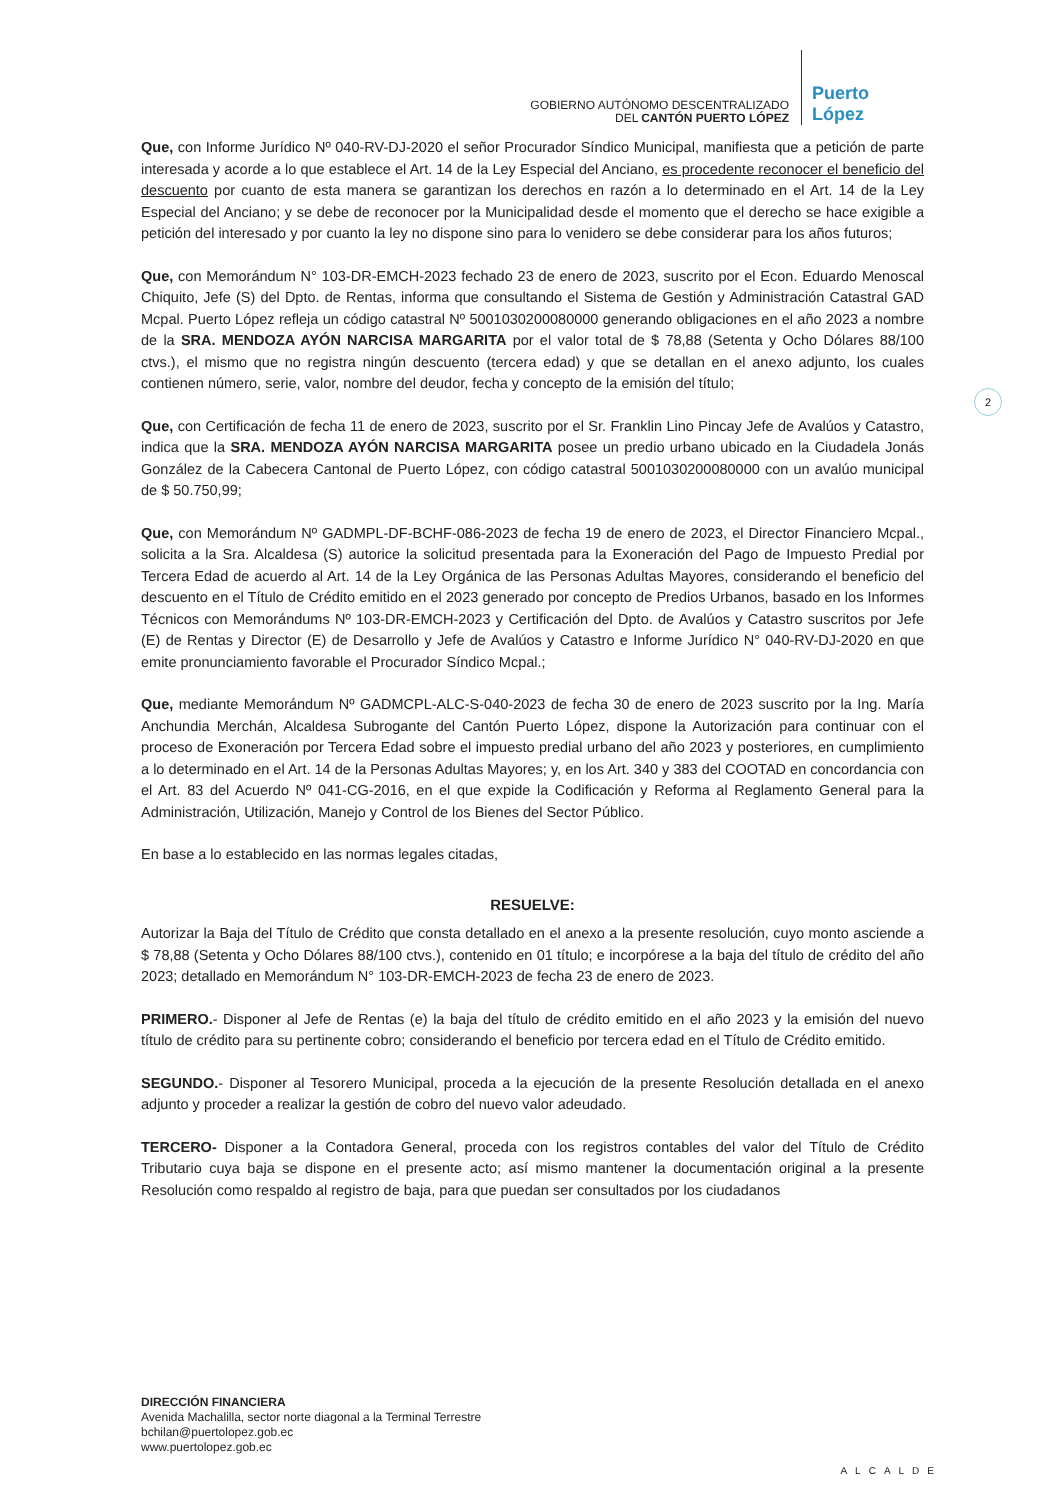GOBIERNO AUTÓNOMO DESCENTRALIZADO
DEL CANTÓN PUERTO LÓPEZ
Puerto López
2
Que, con Informe Jurídico Nº 040-RV-DJ-2020 el señor Procurador Síndico Municipal, manifiesta que a petición de parte interesada y acorde a lo que establece el Art. 14 de la Ley Especial del Anciano, es procedente reconocer el beneficio del descuento por cuanto de esta manera se garantizan los derechos en razón a lo determinado en el Art. 14 de la Ley Especial del Anciano; y se debe de reconocer por la Municipalidad desde el momento que el derecho se hace exigible a petición del interesado y por cuanto la ley no dispone sino para lo venidero se debe considerar para los años futuros;
Que, con Memorándum N° 103-DR-EMCH-2023 fechado 23 de enero de 2023, suscrito por el Econ. Eduardo Menoscal Chiquito, Jefe (S) del Dpto. de Rentas, informa que consultando el Sistema de Gestión y Administración Catastral GAD Mcpal. Puerto López refleja un código catastral Nº 5001030200080000 generando obligaciones en el año 2023 a nombre de la SRA. MENDOZA AYÓN NARCISA MARGARITA por el valor total de $ 78,88 (Setenta y Ocho Dólares 88/100 ctvs.), el mismo que no registra ningún descuento (tercera edad) y que se detallan en el anexo adjunto, los cuales contienen número, serie, valor, nombre del deudor, fecha y concepto de la emisión del título;
Que, con Certificación de fecha 11 de enero de 2023, suscrito por el Sr. Franklin Lino Pincay Jefe de Avalúos y Catastro, indica que la SRA. MENDOZA AYÓN NARCISA MARGARITA posee un predio urbano ubicado en la Ciudadela Jonás González de la Cabecera Cantonal de Puerto López, con código catastral 5001030200080000 con un avalúo municipal de $ 50.750,99;
Que, con Memorándum Nº GADMPL-DF-BCHF-086-2023 de fecha 19 de enero de 2023, el Director Financiero Mcpal., solicita a la Sra. Alcaldesa (S) autorice la solicitud presentada para la Exoneración del Pago de Impuesto Predial por Tercera Edad de acuerdo al Art. 14 de la Ley Orgánica de las Personas Adultas Mayores, considerando el beneficio del descuento en el Título de Crédito emitido en el 2023 generado por concepto de Predios Urbanos, basado en los Informes Técnicos con Memorándums Nº 103-DR-EMCH-2023 y Certificación del Dpto. de Avalúos y Catastro suscritos por Jefe (E) de Rentas y Director (E) de Desarrollo y Jefe de Avalúos y Catastro e Informe Jurídico N° 040-RV-DJ-2020 en que emite pronunciamiento favorable el Procurador Síndico Mcpal.;
Que, mediante Memorándum Nº GADMCPL-ALC-S-040-2023 de fecha 30 de enero de 2023 suscrito por la Ing. María Anchundia Merchán, Alcaldesa Subrogante del Cantón Puerto López, dispone la Autorización para continuar con el proceso de Exoneración por Tercera Edad sobre el impuesto predial urbano del año 2023 y posteriores, en cumplimiento a lo determinado en el Art. 14 de la Personas Adultas Mayores; y, en los Art. 340 y 383 del COOTAD en concordancia con el Art. 83 del Acuerdo Nº 041-CG-2016, en el que expide la Codificación y Reforma al Reglamento General para la Administración, Utilización, Manejo y Control de los Bienes del Sector Público.
En base a lo establecido en las normas legales citadas,
RESUELVE:
Autorizar la Baja del Título de Crédito que consta detallado en el anexo a la presente resolución, cuyo monto asciende a $ 78,88 (Setenta y Ocho Dólares 88/100 ctvs.), contenido en 01 título; e incorpórese a la baja del título de crédito del año 2023; detallado en Memorándum N° 103-DR-EMCH-2023 de fecha 23 de enero de 2023.
PRIMERO.- Disponer al Jefe de Rentas (e) la baja del título de crédito emitido en el año 2023 y la emisión del nuevo título de crédito para su pertinente cobro; considerando el beneficio por tercera edad en el Título de Crédito emitido.
SEGUNDO.- Disponer al Tesorero Municipal, proceda a la ejecución de la presente Resolución detallada en el anexo adjunto y proceder a realizar la gestión de cobro del nuevo valor adeudado.
TERCERO- Disponer a la Contadora General, proceda con los registros contables del valor del Título de Crédito Tributario cuya baja se dispone en el presente acto; así mismo mantener la documentación original a la presente Resolución como respaldo al registro de baja, para que puedan ser consultados por los ciudadanos
DIRECCIÓN FINANCIERA
Avenida Machalilla, sector norte diagonal a la Terminal Terrestre
bchilan@puertolopez.gob.ec
www.puertolopez.gob.ec
ALCALDE